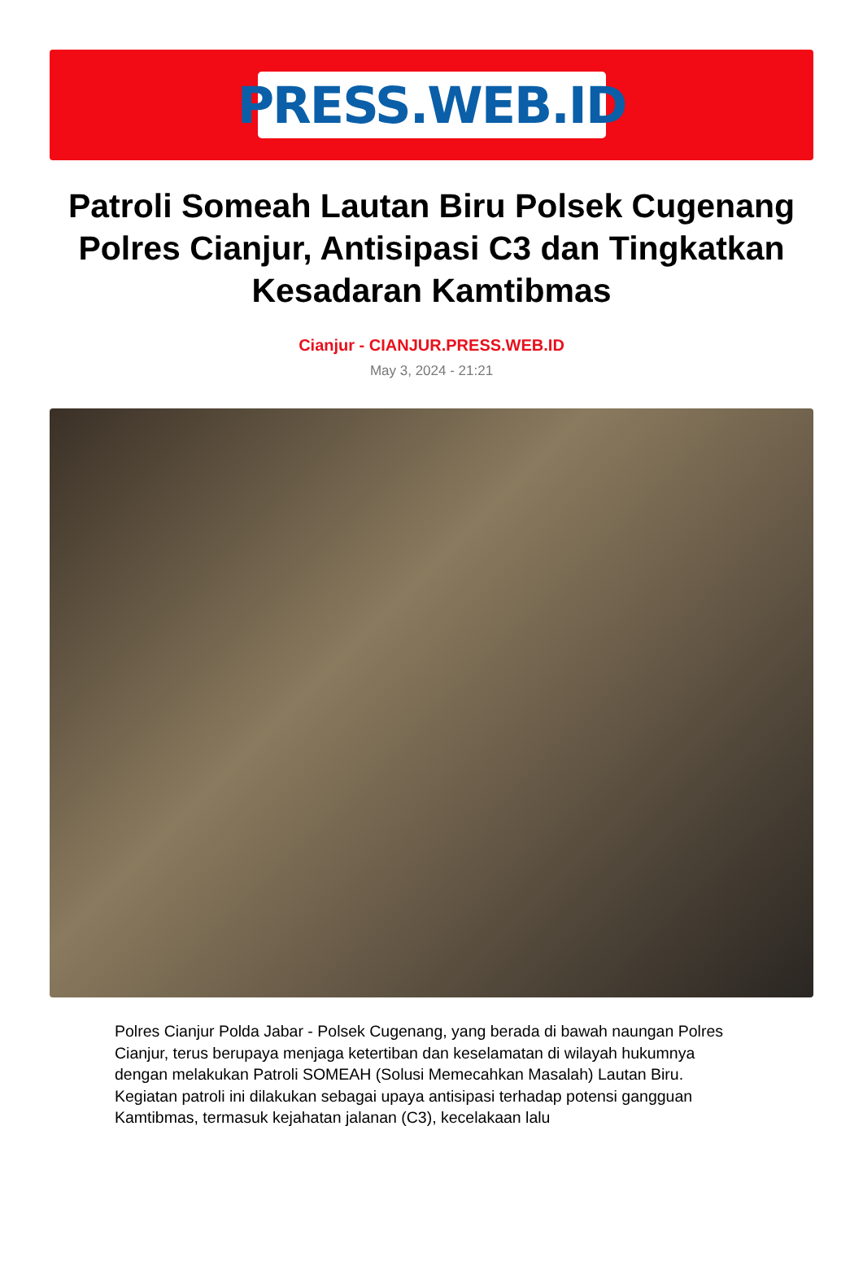PRESS.WEB.ID
Patroli Someah Lautan Biru Polsek Cugenang Polres Cianjur, Antisipasi C3 dan Tingkatkan Kesadaran Kamtibmas
Cianjur - CIANJUR.PRESS.WEB.ID
May 3, 2024 - 21:21
Polres Cianjur Polda Jabar - Polsek Cugenang, yang berada di bawah naungan Polres Cianjur, terus berupaya menjaga ketertiban dan keselamatan di wilayah hukumnya dengan melakukan Patroli SOMEAH (Solusi Memecahkan Masalah) Lautan Biru. Kegiatan patroli ini dilakukan sebagai upaya antisipasi terhadap potensi gangguan Kamtibmas, termasuk kejahatan jalanan (C3), kecelakaan lalu